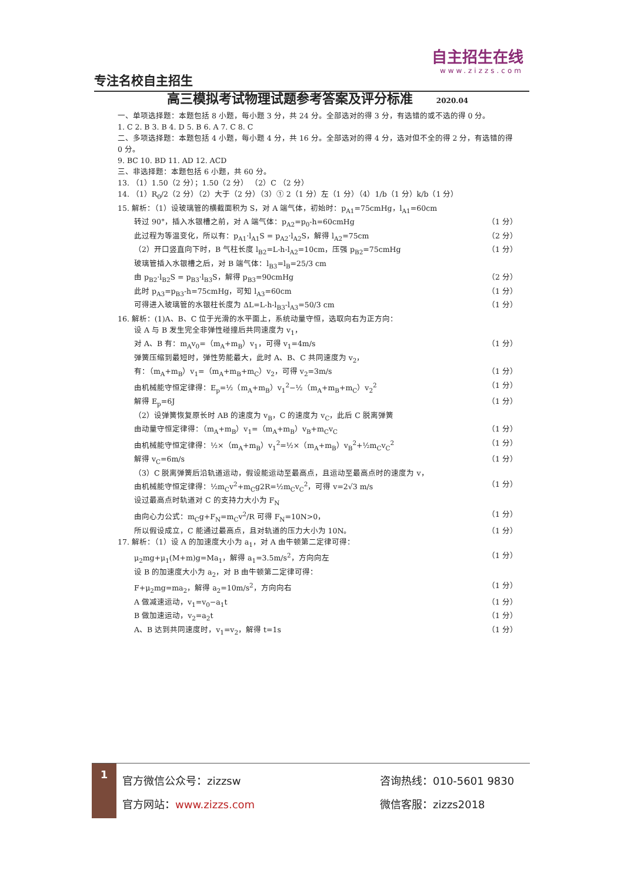专注名校自主招生
自主招生在线
www.zizzs.com
高三模拟考试物理试题参考答案及评分标准 2020.04
一、单项选择题：本题包括 8 小题，每小题 3 分，共 24 分。全部选对的得 3 分，有选错的或不选的得 0 分。
1. C 2. B 3. B 4. D 5. B 6. A 7. C 8. C
二、多项选择题：本题包括 4 小题，每小题 4 分，共 16 分。全部选对的得 4 分，选对但不全的得 2 分，有选错的得 0 分。
9. BC 10. BD 11. AD 12. ACD
三、非选择题：本题包括 6 小题，共 60 分。
13. （1）1.50（2 分）；1.50（2 分） （2）C （2 分）
14. （1）R<sub>0</sub>/2（2 分）（2）大于（2 分）（3）① 2（1 分）左（1 分）（4）1/b（1 分）k/b（1 分）
15. 解析：（1）设玻璃管的横截面积为 S，对 A 端气体，初始时：p<sub>A1</sub>=75cmHg，l<sub>A1</sub>=60cm
转过 90°，插入水银槽之前，对 A 端气体：p<sub>A2</sub>=p<sub>0</sub>-h=60cmHg （1 分）
此过程为等温变化，所以有：p<sub>A1</sub>·l<sub>A1</sub>S = p<sub>A2</sub>·l<sub>A2</sub>S，解得 l<sub>A2</sub>=75cm （2 分）
（2）开口竖直向下时，B 气柱长度 l<sub>B2</sub>=L-h-l<sub>A2</sub>=10cm，压强 p<sub>B2</sub>=75cmHg （1 分）
玻璃管插入水银槽之后，对 B 端气体：l<sub>B3</sub>=l<sub>B</sub>=25/3 cm
由 p<sub>B2</sub>·l<sub>B2</sub>S = p<sub>B3</sub>·l<sub>B3</sub>S，解得 p<sub>B3</sub>=90cmHg （2 分）
此时 p<sub>A3</sub>=p<sub>B3</sub>-h=75cmHg，可知 l<sub>A3</sub>=60cm （1 分）
可得进入玻璃管的水银柱长度为 ΔL=L-h-l<sub>B3</sub>-l<sub>A3</sub>=50/3 cm （1 分）
16. 解析：(1)A、B、C 位于光滑的水平面上，系统动量守恒，选取向右为正方向：
设 A 与 B 发生完全非弹性碰撞后共同速度为 v<sub>1</sub>，
对 A、B 有：m<sub>A</sub>v<sub>0</sub>=（m<sub>A</sub>+m<sub>B</sub>）v<sub>1</sub>，可得 v<sub>1</sub>=4m/s （1 分）
弹簧压缩到最短时，弹性势能最大，此时 A、B、C 共同速度为 v<sub>2</sub>，
有：（m<sub>A</sub>+m<sub>B</sub>）v<sub>1</sub>=（m<sub>A</sub>+m<sub>B</sub>+m<sub>C</sub>）v<sub>2</sub>，可得 v<sub>2</sub>=3m/s （1 分）
由机械能守恒定律得：E<sub>p</sub>=½（m<sub>A</sub>+m<sub>B</sub>）v<sub>1</sub><sup>2</sup>−½（m<sub>A</sub>+m<sub>B</sub>+m<sub>C</sub>）v<sub>2</sub><sup>2</sup> （1 分）
解得 E<sub>p</sub>=6J （1 分）
（2）设弹簧恢复原长时 AB 的速度为 v<sub>B</sub>，C 的速度为 v<sub>C</sub>，此后 C 脱离弹簧
由动量守恒定律得：（m<sub>A</sub>+m<sub>B</sub>）v<sub>1</sub>=（m<sub>A</sub>+m<sub>B</sub>）v<sub>B</sub>+m<sub>C</sub>v<sub>C</sub> （1 分）
由机械能守恒定律得：½×（m<sub>A</sub>+m<sub>B</sub>）v<sub>1</sub><sup>2</sup>=½×（m<sub>A</sub>+m<sub>B</sub>）v<sub>B</sub><sup>2</sup>+½m<sub>C</sub>v<sub>C</sub><sup>2</sup> （1 分）
解得 v<sub>C</sub>=6m/s （1 分）
（3）C 脱离弹簧后沿轨道运动，假设能运动至最高点，且运动至最高点时的速度为 v，
由机械能守恒定律得：½m<sub>C</sub>v<sup>2</sup>+m<sub>C</sub>g2R=½m<sub>C</sub>v<sub>C</sub><sup>2</sup>，可得 v=2√3 m/s （1 分）
设过最高点时轨道对 C 的支持力大小为 F<sub>N</sub>
由向心力公式：m<sub>C</sub>g+F<sub>N</sub>=m<sub>C</sub>v<sup>2</sup>/R 可得 F<sub>N</sub>=10N>0， （1 分）
所以假设成立，C 能通过最高点，且对轨道的压力大小为 10N。 （1 分）
17. 解析：（1）设 A 的加速度大小为 a<sub>1</sub>，对 A 由牛顿第二定律可得：
μ<sub>2</sub>mg+μ<sub>1</sub>(M+m)g=Ma<sub>1</sub>，解得 a<sub>1</sub>=3.5m/s<sup>2</sup>，方向向左 （1 分）
设 B 的加速度大小为 a<sub>2</sub>，对 B 由牛顿第二定律可得：
F+μ<sub>2</sub>mg=ma<sub>2</sub>，解得 a<sub>2</sub>=10m/s<sup>2</sup>，方向向右 （1 分）
A 做减速运动，v<sub>1</sub>=v<sub>0</sub>−a<sub>1</sub>t （1 分）
B 做加速运动，v<sub>2</sub>=a<sub>2</sub>t （1 分）
A、B 达到共同速度时，v<sub>1</sub>=v<sub>2</sub>，解得 t=1s （1 分）
1
官方微信公众号：zizzsw
官方网站：www.zizzs.com
咨询热线：010-5601 9830
微信客服：zizzs2018